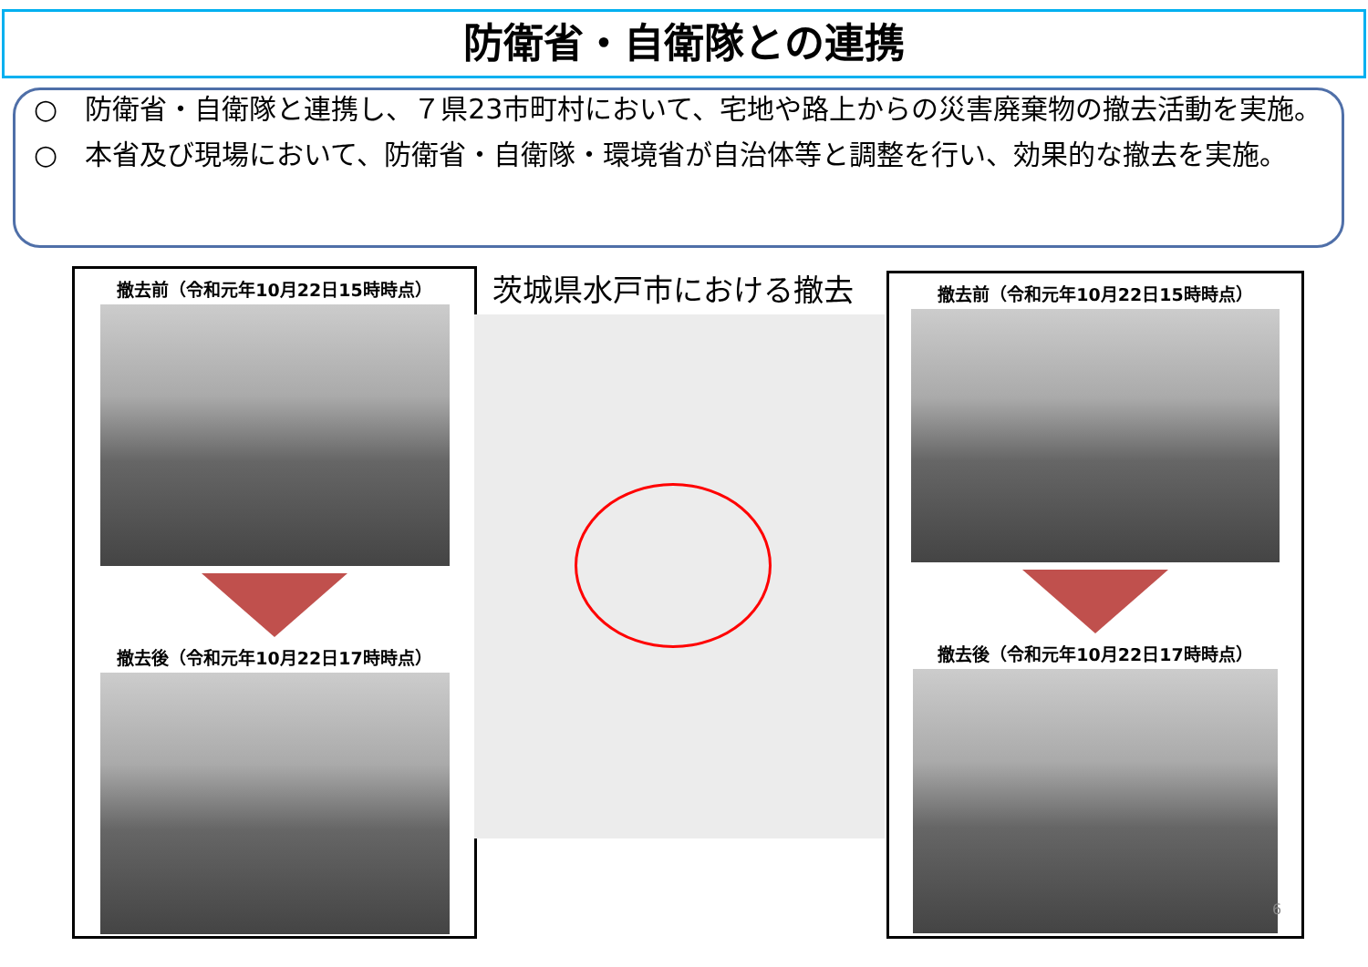防衛省・自衛隊との連携
○　防衛省・自衛隊と連携し、７県23市町村において、宅地や路上からの災害廃棄物の撤去活動を実施。
○　本省及び現場において、防衛省・自衛隊・環境省が自治体等と調整を行い、効果的な撤去を実施。
撤去前（令和元年10月22日15時時点）
撤去後（令和元年10月22日17時時点）
茨城県水戸市における撤去
撤去前（令和元年10月22日15時時点）
撤去後（令和元年10月22日17時時点）
6